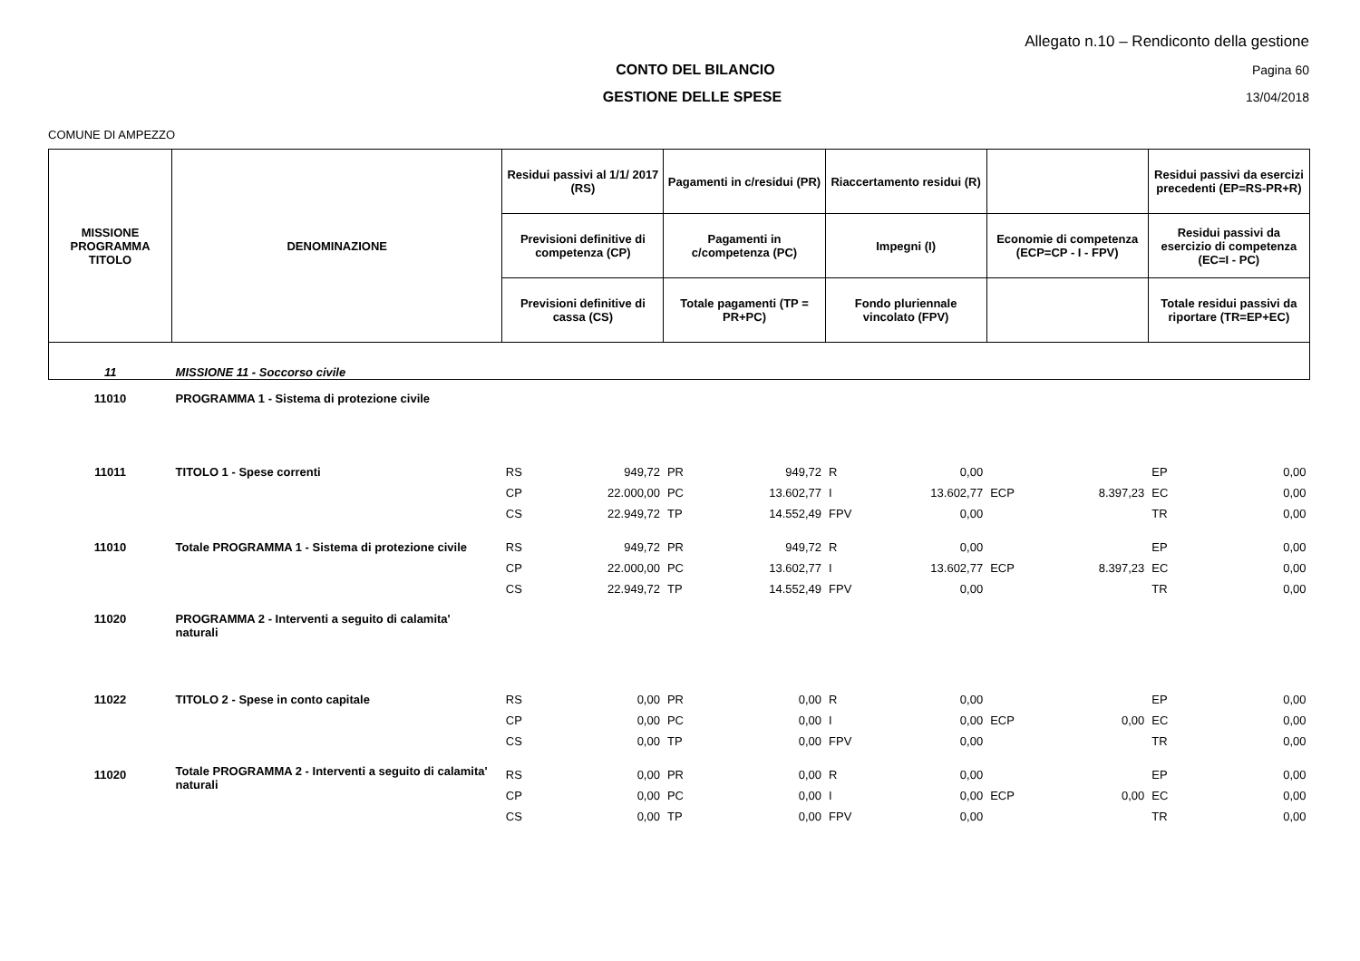Allegato n.10 – Rendiconto della gestione
CONTO DEL BILANCIO Pagina 60
GESTIONE DELLE SPESE 13/04/2018
COMUNE DI AMPEZZO
| MISSIONE PROGRAMMA TITOLO | DENOMINAZIONE | Residui passivi al 1/1/ 2017 (RS) | | Pagamenti in c/residui (PR) | | Riaccertamento residui (R) | | | | Residui passivi da esercizi precedenti (EP=RS-PR+R) | |
| --- | --- | --- | --- | --- | --- | --- | --- | --- | --- | --- | --- |
| | | Previsioni definitive di competenza (CP) | | Pagamenti in c/competenza (PC) | | Impegni (I) | | Economie di competenza (ECP=CP - I - FPV) | | Residui passivi da esercizio di competenza (EC=I - PC) | |
| | | Previsioni definitive di cassa (CS) | | Totale pagamenti (TP = PR+PC) | | Fondo pluriennale vincolato (FPV) | | | | Totale residui passivi da riportare (TR=EP+EC) | |
| 11 | MISSIONE 11 - Soccorso civile | | | | | | | | | | |
| 11010 | PROGRAMMA 1 - Sistema di protezione civile | | | | | | | | | | |
| 11011 | TITOLO 1 - Spese correnti | RS | 949,72 | PR | 949,72 | R | 0,00 | | | EP | 0,00 |
| | | CP | 22.000,00 | PC | 13.602,77 | I | 13.602,77 | ECP | 8.397,23 | EC | 0,00 |
| | | CS | 22.949,72 | TP | 14.552,49 | FPV | 0,00 | | | TR | 0,00 |
| 11010 | Totale PROGRAMMA 1 - Sistema di protezione civile | RS | 949,72 | PR | 949,72 | R | 0,00 | | | EP | 0,00 |
| | | CP | 22.000,00 | PC | 13.602,77 | I | 13.602,77 | ECP | 8.397,23 | EC | 0,00 |
| | | CS | 22.949,72 | TP | 14.552,49 | FPV | 0,00 | | | TR | 0,00 |
| 11020 | PROGRAMMA 2 - Interventi a seguito di calamita' naturali | | | | | | | | | | |
| 11022 | TITOLO 2 - Spese in conto capitale | RS | 0,00 | PR | 0,00 | R | 0,00 | | | EP | 0,00 |
| | | CP | 0,00 | PC | 0,00 | I | 0,00 | ECP | 0,00 | EC | 0,00 |
| | | CS | 0,00 | TP | 0,00 | FPV | 0,00 | | | TR | 0,00 |
| 11020 | Totale PROGRAMMA 2 - Interventi a seguito di calamita' naturali | RS | 0,00 | PR | 0,00 | R | 0,00 | | | EP | 0,00 |
| | | CP | 0,00 | PC | 0,00 | I | 0,00 | ECP | 0,00 | EC | 0,00 |
| | | CS | 0,00 | TP | 0,00 | FPV | 0,00 | | | TR | 0,00 |